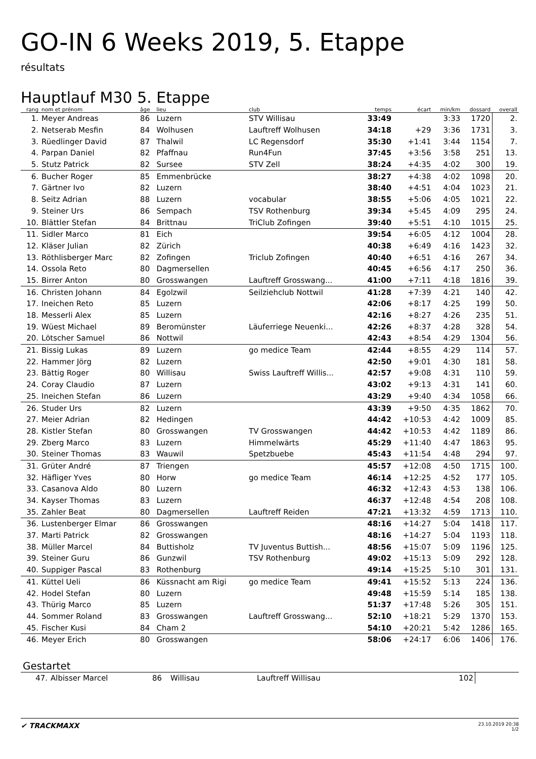GO-IN 6 Weeks 2019, 5. Etappe
résultats
Hauptlauf M30 5. Etappe
| rang | nom et prénom | âge | lieu | club | temps | écart | min/km | dossard | overall |
| --- | --- | --- | --- | --- | --- | --- | --- | --- | --- |
| 1. | Meyer Andreas | 86 | Luzern | STV Willisau | 33:49 | | 3:33 | 1720 | 2. |
| 2. | Netserab Mesfin | 84 | Wolhusen | Lauftreff Wolhusen | 34:18 | +29 | 3:36 | 1731 | 3. |
| 3. | Rüedlinger David | 87 | Thalwil | LC Regensdorf | 35:30 | +1:41 | 3:44 | 1154 | 7. |
| 4. | Parpan Daniel | 82 | Pfaffnau | Run4Fun | 37:45 | +3:56 | 3:58 | 251 | 13. |
| 5. | Stutz Patrick | 82 | Sursee | STV Zell | 38:24 | +4:35 | 4:02 | 300 | 19. |
| 6. | Bucher Roger | 85 | Emmenbrücke | | 38:27 | +4:38 | 4:02 | 1098 | 20. |
| 7. | Gärtner Ivo | 82 | Luzern | | 38:40 | +4:51 | 4:04 | 1023 | 21. |
| 8. | Seitz Adrian | 88 | Luzern | vocabular | 38:55 | +5:06 | 4:05 | 1021 | 22. |
| 9. | Steiner Urs | 86 | Sempach | TSV Rothenburg | 39:34 | +5:45 | 4:09 | 295 | 24. |
| 10. | Blättler Stefan | 84 | Brittnau | TriClub Zofingen | 39:40 | +5:51 | 4:10 | 1015 | 25. |
| 11. | Sidler Marco | 81 | Eich | | 39:54 | +6:05 | 4:12 | 1004 | 28. |
| 12. | Kläser Julian | 82 | Zürich | | 40:38 | +6:49 | 4:16 | 1423 | 32. |
| 13. | Röthlisberger Marc | 82 | Zofingen | Triclub Zofingen | 40:40 | +6:51 | 4:16 | 267 | 34. |
| 14. | Ossola Reto | 80 | Dagmersellen | | 40:45 | +6:56 | 4:17 | 250 | 36. |
| 15. | Birrer Anton | 80 | Grosswangen | Lauftreff Grosswang... | 41:00 | +7:11 | 4:18 | 1816 | 39. |
| 16. | Christen Johann | 84 | Egolzwil | Seilziehclub Nottwil | 41:28 | +7:39 | 4:21 | 140 | 42. |
| 17. | Ineichen Reto | 85 | Luzern | | 42:06 | +8:17 | 4:25 | 199 | 50. |
| 18. | Messerli Alex | 85 | Luzern | | 42:16 | +8:27 | 4:26 | 235 | 51. |
| 19. | Wüest Michael | 89 | Beromünster | Läuferriege Neuenki... | 42:26 | +8:37 | 4:28 | 328 | 54. |
| 20. | Lötscher Samuel | 86 | Nottwil | | 42:43 | +8:54 | 4:29 | 1304 | 56. |
| 21. | Bissig Lukas | 89 | Luzern | go medice Team | 42:44 | +8:55 | 4:29 | 114 | 57. |
| 22. | Hammer Jörg | 82 | Luzern | | 42:50 | +9:01 | 4:30 | 181 | 58. |
| 23. | Bättig Roger | 80 | Willisau | Swiss Lauftreff Willis... | 42:57 | +9:08 | 4:31 | 110 | 59. |
| 24. | Coray Claudio | 87 | Luzern | | 43:02 | +9:13 | 4:31 | 141 | 60. |
| 25. | Ineichen Stefan | 86 | Luzern | | 43:29 | +9:40 | 4:34 | 1058 | 66. |
| 26. | Studer Urs | 82 | Luzern | | 43:39 | +9:50 | 4:35 | 1862 | 70. |
| 27. | Meier Adrian | 82 | Hedingen | | 44:42 | +10:53 | 4:42 | 1009 | 85. |
| 28. | Kistler Stefan | 80 | Grosswangen | TV Grosswangen | 44:42 | +10:53 | 4:42 | 1189 | 86. |
| 29. | Zberg Marco | 83 | Luzern | Himmelwärts | 45:29 | +11:40 | 4:47 | 1863 | 95. |
| 30. | Steiner Thomas | 83 | Wauwil | Spetzbuebe | 45:43 | +11:54 | 4:48 | 294 | 97. |
| 31. | Grüter André | 87 | Triengen | | 45:57 | +12:08 | 4:50 | 1715 | 100. |
| 32. | Häfliger Yves | 80 | Horw | go medice Team | 46:14 | +12:25 | 4:52 | 177 | 105. |
| 33. | Casanova Aldo | 80 | Luzern | | 46:32 | +12:43 | 4:53 | 138 | 106. |
| 34. | Kayser Thomas | 83 | Luzern | | 46:37 | +12:48 | 4:54 | 208 | 108. |
| 35. | Zahler Beat | 80 | Dagmersellen | Lauftreff Reiden | 47:21 | +13:32 | 4:59 | 1713 | 110. |
| 36. | Lustenberger Elmar | 86 | Grosswangen | | 48:16 | +14:27 | 5:04 | 1418 | 117. |
| 37. | Marti Patrick | 82 | Grosswangen | | 48:16 | +14:27 | 5:04 | 1193 | 118. |
| 38. | Müller Marcel | 84 | Buttisholz | TV Juventus Buttish... | 48:56 | +15:07 | 5:09 | 1196 | 125. |
| 39. | Steiner Guru | 86 | Gunzwil | TSV Rothenburg | 49:02 | +15:13 | 5:09 | 292 | 128. |
| 40. | Suppiger Pascal | 83 | Rothenburg | | 49:14 | +15:25 | 5:10 | 301 | 131. |
| 41. | Küttel Ueli | 86 | Küssnacht am Rigi | go medice Team | 49:41 | +15:52 | 5:13 | 224 | 136. |
| 42. | Hodel Stefan | 80 | Luzern | | 49:48 | +15:59 | 5:14 | 185 | 138. |
| 43. | Thürig Marco | 85 | Luzern | | 51:37 | +17:48 | 5:26 | 305 | 151. |
| 44. | Sommer Roland | 83 | Grosswangen | Lauftreff Grosswang... | 52:10 | +18:21 | 5:29 | 1370 | 153. |
| 45. | Fischer Kusi | 84 | Cham 2 | | 54:10 | +20:21 | 5:42 | 1286 | 165. |
| 46. | Meyer Erich | 80 | Grosswangen | | 58:06 | +24:17 | 6:06 | 1406 | 176. |
Gestartet
| 47. | Albisser Marcel | 86 | Willisau | Lauftreff Willisau | 102 | |
✔ TRACKMAXX
23.10.2019 20:38
1/2